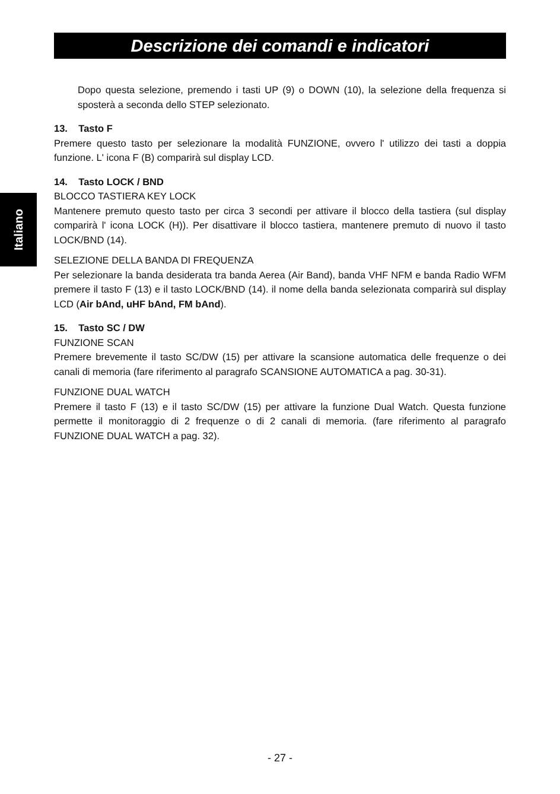Descrizione dei comandi e indicatori
Italiano
Dopo questa selezione, premendo i tasti UP (9) o DOWN (10), la selezione della frequenza si sposterà a seconda dello STEP selezionato.
13. Tasto F
Premere questo tasto per selezionare la modalità FUNZIONE, ovvero l' utilizzo dei tasti a doppia funzione. L' icona F (B) comparirà sul display LCD.
14. Tasto LOCK / BND
BLOCCO TASTIERA KEY LOCK
Mantenere premuto questo tasto per circa 3 secondi per attivare il blocco della tastiera (sul display comparirà l' icona LOCK (H)). Per disattivare il blocco tastiera, mantenere premuto di nuovo il tasto LOCK/BND (14).
SELEZIONE DELLA BANDA DI FREQUENZA
Per selezionare la banda desiderata tra banda Aerea (Air Band), banda VHF NFM e banda Radio WFM premere il tasto F (13) e il tasto LOCK/BND (14). il nome della banda selezionata comparirà sul display LCD (Air bAnd, uHF bAnd, FM bAnd).
15. Tasto SC / DW
FUNZIONE SCAN
Premere brevemente il tasto SC/DW (15) per attivare la scansione automatica delle frequenze o dei canali di memoria (fare riferimento al paragrafo SCANSIONE AUTOMATICA a pag. 30-31).
FUNZIONE DUAL WATCH
Premere il tasto F (13) e il tasto SC/DW (15) per attivare la funzione Dual Watch. Questa funzione permette il monitoraggio di 2 frequenze o di 2 canali di memoria. (fare riferimento al paragrafo FUNZIONE DUAL WATCH a pag. 32).
- 27 -